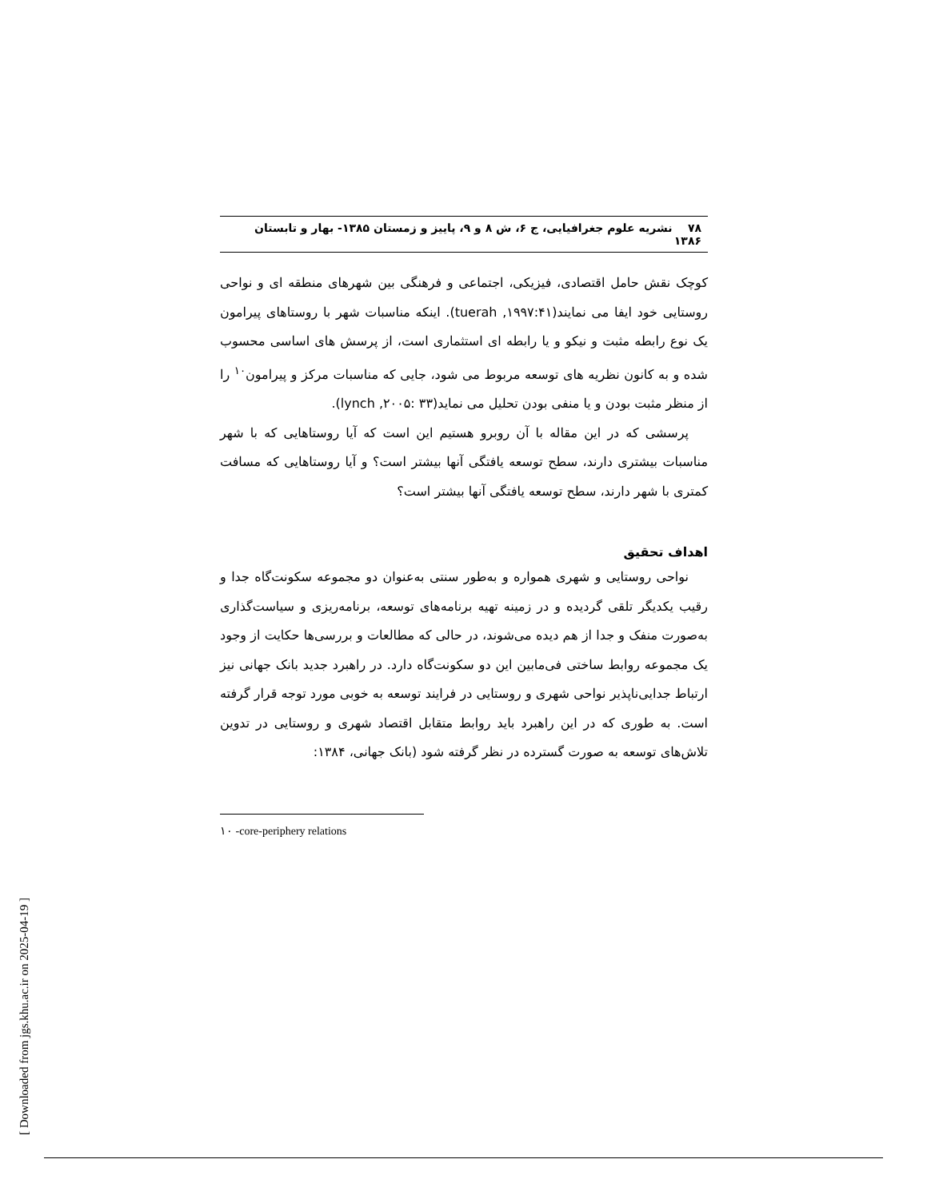۷۸ نشریه علوم جغرافیایی، ج ۶، ش ۸ و ۹، پاییز و زمستان ۱۳۸۵- بهار و تابستان ۱۳۸۶
کوچک نقش حامل اقتصادی، فیزیکی، اجتماعی و فرهنگی بین شهرهای منطقه ای و نواحی روستایی خود ایفا می نمایند(tuerah ,۱۹۹۷:۴۱). اینکه مناسبات شهر با روستاهای پیرامون یک نوع رابطه مثبت و نیکو و یا رابطه ای استثماری است، از پرسش های اساسی محسوب شده و به کانون نظریه های توسعه مربوط می شود، جایی که مناسبات مرکز و پیرامون<sup>۱۰</sup> را از منظر مثبت بودن و یا منفی بودن تحلیل می نماید(lynch ,۲۰۰۵: ۳۳).
پرسشی که در این مقاله با آن روبرو هستیم این است که آیا روستاهایی که با شهر مناسبات بیشتری دارند، سطح توسعه یافتگی آنها بیشتر است؟ و آیا روستاهایی که مسافت کمتری با شهر دارند، سطح توسعه یافتگی آنها بیشتر است؟
اهداف تحقیق
نواحی روستایی و شهری همواره و به‌طور سنتی به‌عنوان دو مجموعه سکونت‌گاه جدا و رقیب یکدیگر تلقی گردیده و در زمینه تهیه برنامه‌های توسعه، برنامه‌ریزی و سیاست‌گذاری به‌صورت منفک و جدا از هم دیده می‌شوند، در حالی که مطالعات و بررسی‌ها حکایت از وجود یک مجموعه روابط ساختی فی‌مابین این دو سکونت‌گاه دارد. در راهبرد جدید بانک جهانی نیز ارتباط جدایی‌ناپذیر نواحی شهری و روستایی در فرایند توسعه به خوبی مورد توجه قرار گرفته است. به طوری که در این راهبرد باید روابط متقابل اقتصاد شهری و روستایی در تدوین تلاش‌های توسعه به صورت گسترده در نظر گرفته شود (بانک جهانی، ۱۳۸۴:
۱۰ -core-periphery relations
[ Downloaded from jgs.khu.ac.ir on 2025-04-19 ]